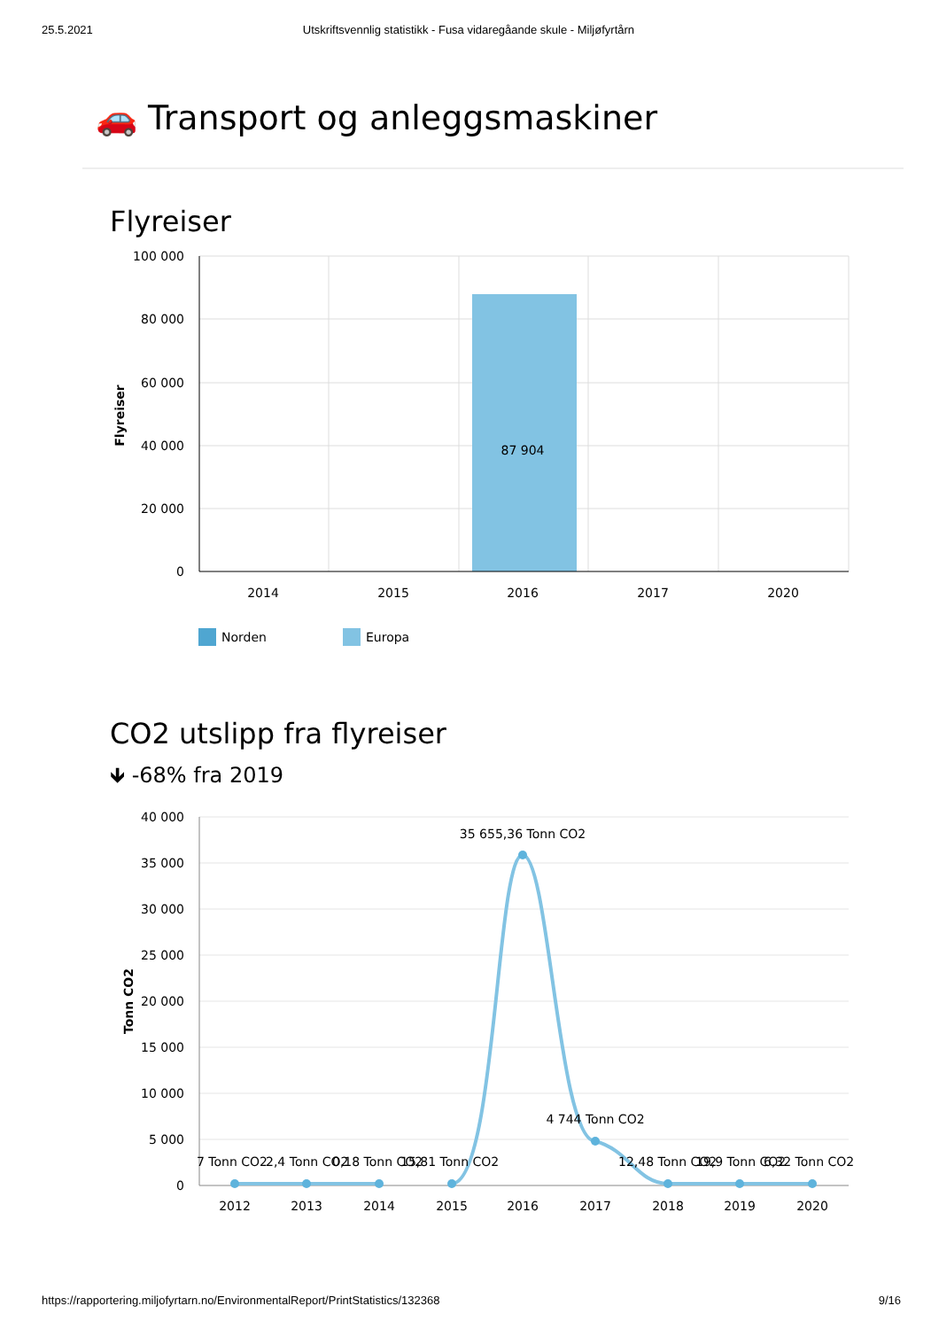25.5.2021 Utskriftsvennlig statistikk - Fusa vidaregåande skule - Miljøfyrtårn
🚗 Transport og anleggsmaskiner
Flyreiser
100 000
80 000
60 000
40 000
20 000
0
87 904
2014
2015
2016
2017
2020
Flyreiser
Norden
Europa
CO2 utslipp fra flyreiser
🡻 -68% fra 2019
40 000
35 000
30 000
25 000
20 000
15 000
10 000
5 000
0
35 655,36 Tonn CO2
4 744 Tonn CO2
7 Tonn CO2
2,4 Tonn CO2
0,18 Tonn CO2
15,81 Tonn CO2
12,48 Tonn CO2
19,9 Tonn CO2
6,32 Tonn CO2
2012
2013
2014
2015
2016
2017
2018
2019
2020
Tonn CO2
https://rapportering.miljofyrtarn.no/EnvironmentalReport/PrintStatistics/132368 9/16